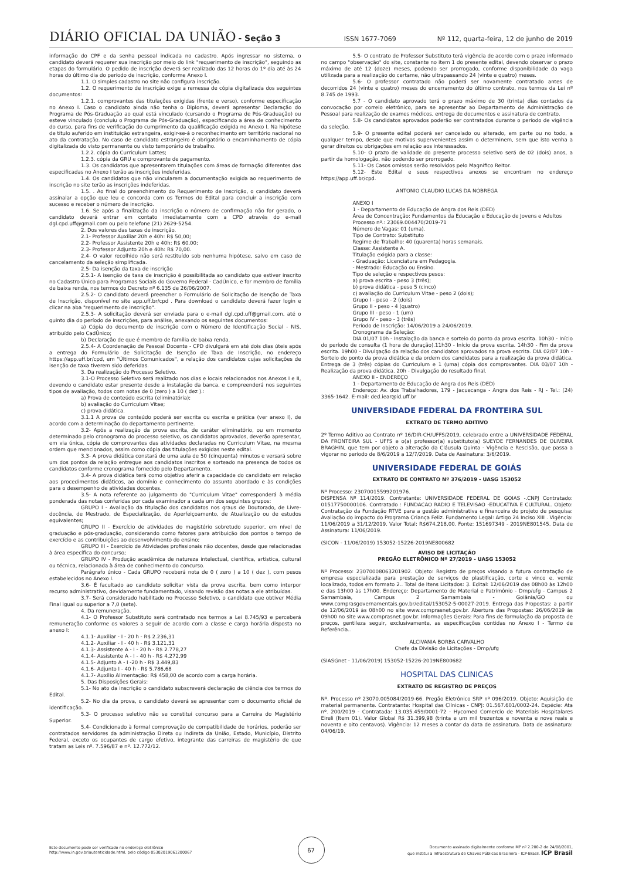DIÁRIO OFICIAL DA UNIÃO - Seção 3 ISSN 1677-7069 Nº 112, quarta-feira, 12 de junho de 2019
informação do CPF e da senha pessoal indicada no cadastro. Após ingressar no sistema, o candidato deverá requerer sua inscrição por meio do link "requerimento de inscrição", seguindo as etapas do formulário. O pedido de inscrição deverá ser realizado das 12 horas do 1º dia até às 24 horas do último dia do período de inscrição, conforme Anexo I.
1.1. O simples cadastro no site não configura inscrição.
1.2. O requerimento de inscrição exige a remessa de cópia digitalizada dos seguintes documentos:
1.2.1. comprovantes das titulações exigidas (frente e verso), conforme especificação no Anexo I. Caso o candidato ainda não tenha o Diploma, deverá apresentar Declaração do Programa de Pós-Graduação ao qual está vinculado (cursando o Programa de Pós-Graduação) ou esteve vinculado (concluiu o Programa de Pós-Graduação), especificando a área de conhecimento do curso, para fins de verificação do cumprimento da qualificação exigida no Anexo I. Na hipótese de título auferido em instituição estrangeira, exigir-se-á o reconhecimento em território nacional no ato da contratação. No caso de candidato estrangeiro é obrigatório o encaminhamento de cópia digitalizada do visto permanente ou visto temporário de trabalho.
1.2.2. cópia do Curriculum Lattes;
1.2.3. cópia da GRU e comprovante de pagamento.
1.3. Os candidatos que apresentarem titulações com áreas de formação diferentes das especificadas no Anexo I terão as inscrições indeferidas.
1.4. Os candidatos que não vincularem a documentação exigida ao requerimento de inscrição no site terão as inscrições indeferidas.
1.5. . Ao final do preenchimento do Requerimento de Inscrição, o candidato deverá assinalar a opção que leu e concorda com os Termos do Edital para concluir a inscrição com sucesso e receber o número de inscrição.
1.6. Se após a finalização da inscrição o número de confirmação não for gerado, o candidato deverá entrar em contato imediatamente com a CPD através do e-mail dgl.cpd.uff@gmail.com ou pelo telefone (21) 2629-5254.
2. Dos valores das taxas de inscrição.
2.1- Professor Auxiliar 20h e 40h: R$ 50,00;
2.2- Professor Assistente 20h e 40h: R$ 60,00;
2.3- Professor Adjunto 20h e 40h: R$ 70,00.
2.4- O valor recolhido não será restituído sob nenhuma hipótese, salvo em caso de cancelamento da seleção simplificada.
2.5- Da isenção da taxa de inscrição
2.5.1- A isenção de taxa de inscrição é possibilitada ao candidato que estiver inscrito no Cadastro Único para Programas Sociais do Governo Federal - CadÚnico, e for membro de família de baixa renda, nos termos do Decreto nº 6.135 de 26/06/2007.
2.5.2- O candidato deverá preencher o Formulário de Solicitação de Isenção de Taxa de Inscrição, disponível no site app.uff.br/cpd . Para download o candidato deverá fazer login e clicar na aba "requerimento de inscrição".
2.5.3- A solicitação deverá ser enviada para o e-mail dgl.cpd.uff@gmail.com, até o quinto dia do período de inscrições, para análise, anexando os seguintes documentos:
a) Cópia do documento de inscrição com o Número de Identificação Social - NIS, atribuído pelo CadÚnico;
b) Declaração de que é membro de família de baixa renda.
2.5.4- A Coordenação de Pessoal Docente - CPD divulgará em até dois dias úteis após a entrega do Formulário de Solicitação de Isenção de Taxa de Inscrição, no endereço https://app.uff.br/cpd, em "Últimos Comunicados", a relação dos candidatos cujas solicitações de isenção de taxa tiverem sido deferidas.
3. Da realização do Processo Seletivo.
3.1-O Processo Seletivo será realizado nos dias e locais relacionados nos Anexos I e II, devendo o candidato estar presente desde a instalação da banca, e compreenderá nos seguintes tipos de avaliação, todos com notas de 0 (zero ) a 10 ( dez ).:
a) Prova de conteúdo escrita (eliminatória);
b) avaliação do Curriculum Vitae;
c) prova didática.
3.1.1 A prova de conteúdo poderá ser escrita ou escrita e prática (ver anexo I), de acordo com a determinação do departamento pertinente.
3.2- Após a realização da prova escrita, de caráter eliminatório, ou em momento determinado pelo cronograma do processo seletivo, os candidatos aprovados, deverão apresentar, em via única, cópia de comprovantes das atividades declaradas no Curriculum Vitae, na mesma ordem que mencionados, assim como cópia das titulações exigidas neste edital.
3.3- A prova didática constará de uma aula de 50 (cinquenta) minutos e versará sobre um dos pontos da relação entregue aos candidatos inscritos e sorteado na presença de todos os candidatos conforme cronograma fornecido pelo Departamento.
3.4- A prova didática terá como objetivo aferir a capacidade do candidato em relação aos procedimentos didáticos, ao domínio e conhecimento do assunto abordado e às condições para o desempenho de atividades docentes.
3.5- A nota referente ao julgamento do "Curriculum Vitae" corresponderá à média ponderada das notas conferidas por cada examinador a cada um dos seguintes grupos:
GRUPO I - Avaliação da titulação dos candidatos nos graus de Doutorado, de Livre-docência, de Mestrado, de Especialização, de Aperfeiçoamento, de Atualização ou de estudos equivalentes;
GRUPO II - Exercício de atividades do magistério sobretudo superior, em nível de graduação e pós-graduação, considerando como fatores para atribuição dos pontos o tempo de exercício e as contribuições ao desenvolvimento do ensino;
GRUPO III - Exercício de Atividades profissionais não docentes, desde que relacionadas à área específica do concurso;
GRUPO IV - Produção acadêmica de natureza intelectual, científica, artística, cultural ou técnica, relacionada à área de conhecimento do concurso.
Parágrafo único - Cada GRUPO receberá nota de 0 ( zero ) a 10 ( dez ), com pesos estabelecidos no Anexo I.
3.6- É facultado ao candidato solicitar vista da prova escrita, bem como interpor recurso administrativo, devidamente fundamentado, visando revisão das notas a ele atribuídas.
3.7- Será considerado habilitado no Processo Seletivo, o candidato que obtiver Média Final igual ou superior a 7,0 (sete).
4. Da remuneração.
4.1- O Professor Substituto será contratado nos termos a Lei 8.745/93 e perceberá remuneração conforme os valores a seguir de acordo com a classe e carga horária disposta no anexo I:
4.1.1- Auxiliar - I - 20 h - R$ 2.236,31
4.1.2- Auxiliar - I - 40 h - R$ 3.121,31
4.1.3- Assistente A - I - 20 h - R$ 2.778,27
4.1.4- Assistente A - I - 40 h - R$ 4.272,99
4.1.5- Adjunto A - I -20 h - R$ 3.449,83
4.1.6- Adjunto I - 40 h - R$ 5.786,68
4.1.7- Auxílio Alimentação: R$ 458,00 de acordo com a carga horária.
5. Das Disposições Gerais:
5.1- No ato da inscrição o candidato subscreverá declaração de ciência dos termos do Edital.
5.2- No dia da prova, o candidato deverá se apresentar com o documento oficial de identificação.
5.3- O processo seletivo não se constitui concurso para a Carreira do Magistério Superior.
5.4- Condicionado à formal comprovação de compatibilidade de horários, poderão ser contratados servidores da administração Direta ou Indireta da União, Estado, Município, Distrito Federal, exceto os ocupantes de cargo efetivo, integrante das carreiras de magistério de que tratam as Leis nº. 7.596/87 e nº. 12.772/12.
5.5- O contrato de Professor Substituto terá vigência de acordo com o prazo informado no campo "observação" do site, constante no item 1 do presente edital, devendo observar o prazo máximo de até 12 (doze) meses, podendo ser prorrogado, conforme disponibilidade da vaga utilizada para a realização do certame, não ultrapassando 24 (vinte e quatro) meses.
5.6- O professor contratado não poderá ser novamente contratado antes de decorridos 24 (vinte e quatro) meses do encerramento do último contrato, nos termos da Lei nº 8.745 de 1993.
5.7 - O candidato aprovado terá o prazo máximo de 30 (trinta) dias contados da convocação por correio eletrônico, para se apresentar ao Departamento de Administração de Pessoal para realização de exames médicos, entrega de documentos e assinatura de contrato.
5.8- Os candidatos aprovados poderão ser contratados durante o período de vigência da seleção.
5.9- O presente edital poderá ser cancelado ou alterado, em parte ou no todo, a qualquer tempo, desde que motivos supervenientes assim o determinem, sem que isto venha a gerar direitos ou obrigações em relação aos interessados.
5.10- O prazo de validade do presente processo seletivo será de 02 (dois) anos, a partir da homologação, não podendo ser prorrogado.
5.11- Os Casos omissos serão resolvidos pelo Magnífico Reitor.
5.12- Este Edital e seus respectivos anexos se encontram no endereço https://app.uff.br/cpd.
ANTONIO CLAUDIO LUCAS DA NÓBREGA
ANEXO I
1 - Departamento de Educação de Angra dos Reis (DED)
Área de Concentração: Fundamentos da Educação e Educação de Jovens e Adultos
Processo nº.: 23069.004470/2019-71
Número de Vagas: 01 (uma).
Tipo de Contrato: Substituto
Regime de Trabalho: 40 (quarenta) horas semanais.
Classe: Assistente A.
Titulação exigida para a classe:
- Graduação: Licenciatura em Pedagogia.
- Mestrado: Educação ou Ensino.
Tipo de seleção e respectivos pesos:
a) prova escrita - peso 3 (três);
b) prova didática - peso 5 (cinco)
c) avaliação do Curriculum Vitae - peso 2 (dois);
Grupo I - peso - 2 (dois)
Grupo II - peso - 4 (quatro)
Grupo III - peso - 1 (um)
Grupo IV - peso - 3 (três)
Período de Inscrição: 14/06/2019 a 24/06/2019.
Cronograma da Seleção:
DIA 01/07 10h - Instalação da banca e sorteio do ponto da prova escrita. 10h30 - Início do período de consulta (1 hora de duração).11h30 - Início da prova escrita. 14h30 - Fim da prova escrita. 19h00 - Divulgação da relação dos candidatos aprovados na prova escrita. DIA 02/07 10h - Sorteio do ponto da prova didática e da ordem dos candidatos para a realização da prova didática. Entrega de 3 (três) cópias do Curriculum e 1 (uma) cópia dos comprovantes. DIA 03/07 10h - Realização da prova didática. 20h - Divulgação do resultado final.
ANEXO II - ENDEREÇO
1 - Departamento de Educação de Angra dos Reis (DED)
Endereço: Av. dos Trabalhadores, 179 - Jacuecanga - Angra dos Reis - RJ - Tel.: (24) 3365-1642. E-mail: ded.iear@id.uff.br
UNIVERSIDADE FEDERAL DA FRONTEIRA SUL
EXTRATO DE TERMO ADITIVO
2º Termo Aditivo ao Contrato nº 16/DIR-CH/UFFS/2019, celebrado entre a UNIVERSIDADE FEDERAL DA FRONTEIRA SUL - UFFS e o(a) professor(a) substituto(a) SUEYDE FERNANDES DE OLIVEIRA BRAGHIN, que tem por objeto a alteração da Cláusula Quinta - Vigência e Rescisão, que passa a vigorar no período de 8/6/2019 a 12/7/2019. Data de Assinatura: 3/6/2019.
UNIVERSIDADE FEDERAL DE GOIÁS
EXTRATO DE CONTRATO Nº 376/2019 - UASG 153052
Nº Processo: 23070015599201976.
DISPENSA Nº 114/2019. Contratante: UNIVERSIDADE FEDERAL DE GOIAS -.CNPJ Contratado: 01517750000106. Contratado : FUNDACAO RADIO E TELEVISAO -EDUCATIVA E CULTURAL. Objeto: Contratação da Fundação RTVE para a gestão administrativa e financeira do projeto de pesquisa: Avaliação do impacto do Programa Criança Feliz. Fundamento Legal: Artigo 24 Inciso XIII . Vigência: 11/06/2019 a 31/12/2019. Valor Total: R$674.218,00. Fonte: 151697349 - 2019NE801545. Data de Assinatura: 11/06/2019.
(SICON - 11/06/2019) 153052-15226-2019NE800682
AVISO DE LICITAÇÃO
PREGÃO ELETRÔNICO Nº 27/2019 - UASG 153052
Nº Processo: 23070008063201902. Objeto: Registro de preços visando a futura contratação de empresa especializada para prestação de serviços de plastificação, corte e vinco e, verniz localizado, todos em formato 2.. Total de Itens Licitados: 3. Edital: 12/06/2019 das 08h00 às 12h00 e das 13h00 às 17h00. Endereço: Departamento de Material e Patrimônio - Dmp/ufg - Campus 2 Samambaia, Campus 2 Samambaia - Goiânia/GO ou www.comprasgovernamentais.gov.br/edital/153052-5-00027-2019. Entrega das Propostas: a partir de 12/06/2019 às 08h00 no site www.comprasnet.gov.br. Abertura das Propostas: 26/06/2019 às 09h00 no site www.comprasnet.gov.br. Informações Gerais: Para fins de formulação da proposta de preços, gentileza seguir, exclusivamente, as especificações contidas no Anexo I - Termo de Referência..
ALCIVANIA BORBA CARVALHO
Chefe da Divisão de Licitações - Dmp/ufg
(SIASGnet - 11/06/2019) 153052-15226-2019NE800682
HOSPITAL DAS CLINICAS
EXTRATO DE REGISTRO DE PREÇOS
Nº. Processo nº 23070.005084/2019-66. Pregão Eletrônico SRP nº 096/2019. Objeto: Aquisição de material permanente. Contratante: Hospital das Clínicas - CNPJ: 01.567.601/0002-24. Espécie: Ata nº. 200/2019 - Contratada: 13.035.459/0001-72 - Hycomed Comercio de Materiais Hospitalares Eireli (Item 01). Valor Global R$ 31.399,98 (trinta e um mil trezentos e noventa e nove reais e noventa e oito centavos). Vigência: 12 meses a contar da data de assinatura. Data de assinatura: 04/06/19.
Este documento pode ser verificado no endereço eletrônico
http://www.in.gov.br/autenticidade.html, pelo código 05302019061200067
67
Documento assinado digitalmente conforme MP nº 2.200-2 de 24/08/2001,
que institui a Infraestrutura de Chaves Públicas Brasileira - ICP-Brasil. ICP Brasil